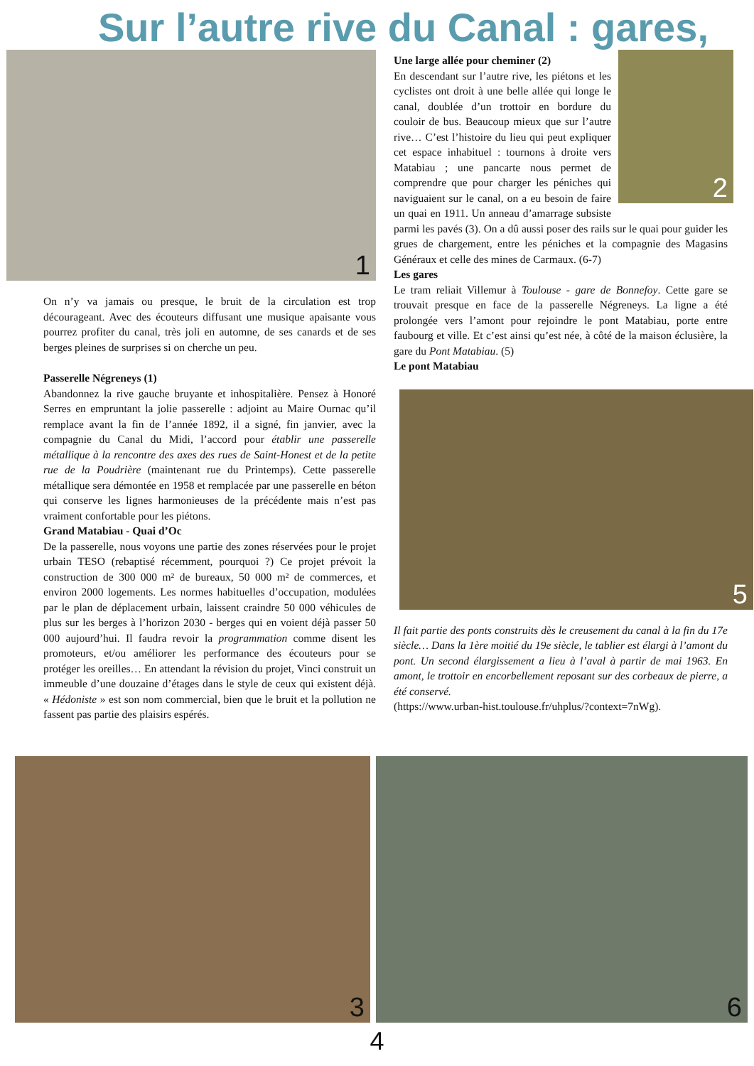Sur l’autre rive du Canal : gares,
1
On n’y va jamais ou presque, le bruit de la circulation est trop décourageant. Avec des écouteurs diffusant une musique apaisante vous pourrez profiter du canal, très joli en automne, de ses canards et de ses berges pleines de surprises si on cherche un peu.
Passerelle Négreneys (1)
Abandonnez la rive gauche bruyante et inhospitalière. Pensez à Honoré Serres en empruntant la jolie passerelle : adjoint au Maire Ournac qu’il remplace avant la fin de l’année 1892, il a signé, fin janvier, avec la compagnie du Canal du Midi, l’accord pour établir une passerelle métallique à la rencontre des axes des rues de Saint-Honest et de la petite rue de la Poudrière (maintenant rue du Printemps). Cette passerelle métallique sera démontée en 1958 et remplacée par une passerelle en béton qui conserve les lignes harmonieuses de la précédente mais n’est pas vraiment confortable pour les piétons.
Grand Matabiau - Quai d’Oc
De la passerelle, nous voyons une partie des zones réservées pour le projet urbain TESO (rebaptisé récemment, pourquoi ?) Ce projet prévoit la construction de 300 000 m² de bureaux, 50 000 m² de commerces, et environ 2000 logements. Les normes habituelles d’occupation, modulées par le plan de déplacement urbain, laissent craindre 50 000 véhicules de plus sur les berges à l’horizon 2030 - berges qui en voient déjà passer 50 000 aujourd’hui. Il faudra revoir la programmation comme disent les promoteurs, et/ou améliorer les performance des écouteurs pour se protéger les oreilles… En attendant la révision du projet, Vinci construit un immeuble d’une douzaine d’étages dans le style de ceux qui existent déjà. « Hédoniste » est son nom commercial, bien que le bruit et la pollution ne fassent pas partie des plaisirs espérés.
2
Une large allée pour cheminer (2)
En descendant sur l’autre rive, les piétons et les cyclistes ont droit à une belle allée qui longe le canal, doublée d’un trottoir en bordure du couloir de bus. Beaucoup mieux que sur l’autre rive… C’est l’histoire du lieu qui peut expliquer cet espace inhabituel : tournons à droite vers Matabiau ; une pancarte nous permet de comprendre que pour charger les péniches qui naviguaient sur le canal, on a eu besoin de faire un quai en 1911. Un anneau d’amarrage subsiste parmi les pavés (3). On a dû aussi poser des rails sur le quai pour guider les grues de chargement, entre les péniches et la compagnie des Magasins Généraux et celle des mines de Carmaux. (6-7)
Les gares
Le tram reliait Villemur à Toulouse - gare de Bonnefoy. Cette gare se trouvait presque en face de la passerelle Négreneys. La ligne a été prolongée vers l’amont pour rejoindre le pont Matabiau, porte entre faubourg et ville. Et c’est ainsi qu’est née, à côté de la maison éclusière, la gare du Pont Matabiau. (5)
Le pont Matabiau
5
Il fait partie des ponts construits dès le creusement du canal à la fin du 17e siècle… Dans la 1ère moitié du 19e siècle, le tablier est élargi à l’amont du pont. Un second élargissement a lieu à l’aval à partir de mai 1963. En amont, le trottoir en encorbellement reposant sur des corbeaux de pierre, a été conservé.
(https://www.urban-hist.toulouse.fr/uhplus/?context=7nWg).
3
6
4